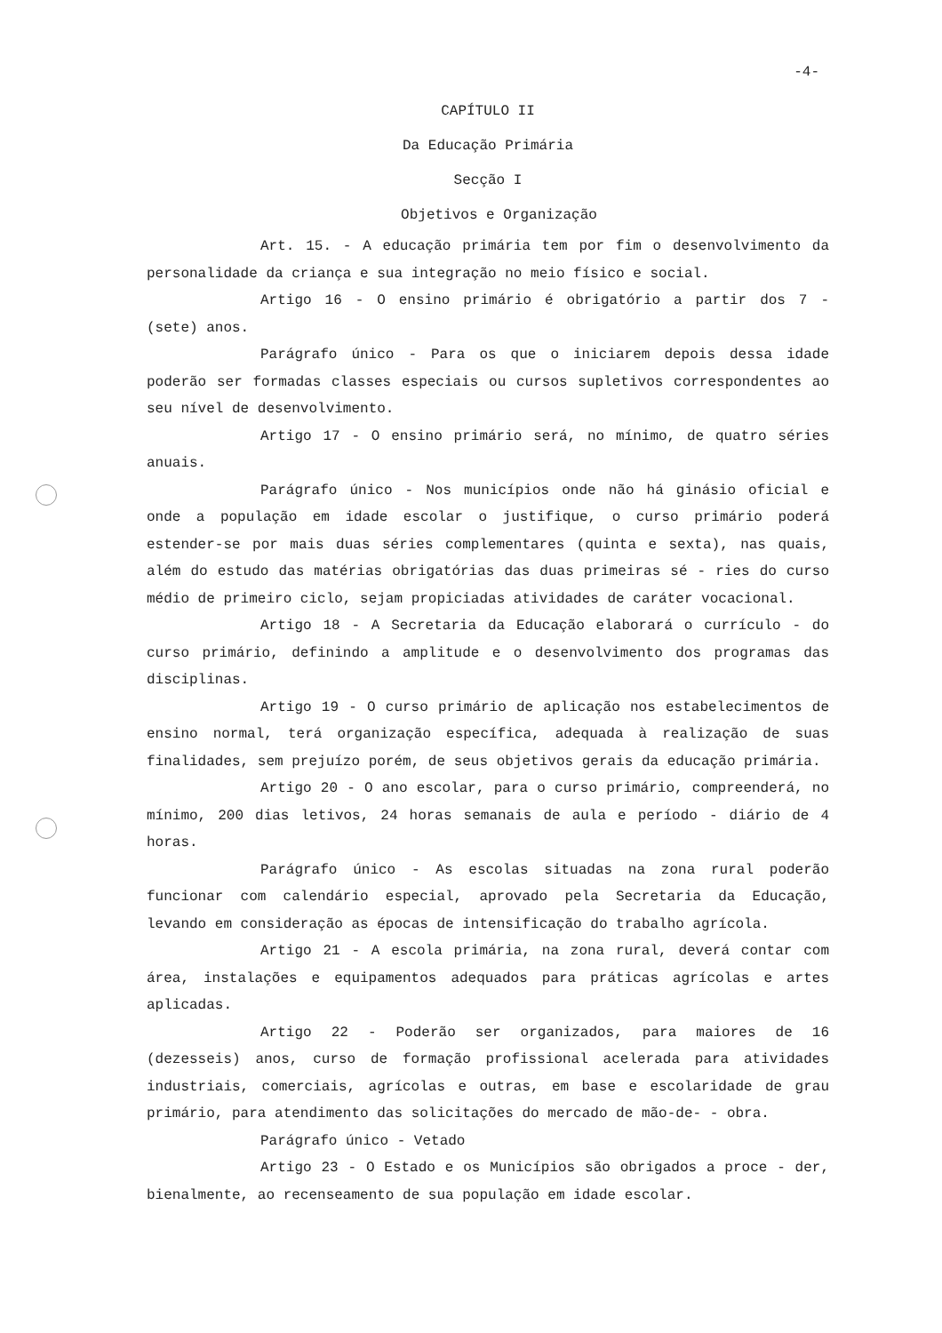-4-
CAPÍTULO II
Da Educação Primária
Secção I
Objetivos e Organização
Art. 15. - A educação primária tem por fim o desenvolvimento da personalidade da criança e sua integração no meio físico e social.
Artigo 16 - O ensino primário é obrigatório a partir dos 7 - (sete) anos.
Parágrafo único - Para os que o iniciarem depois dessa idade poderão ser formadas classes especiais ou cursos supletivos correspondentes ao seu nível de desenvolvimento.
Artigo 17 - O ensino primário será, no mínimo, de quatro séries anuais.
Parágrafo único - Nos municípios onde não há ginásio oficial e onde a população em idade escolar o justifique, o curso primário poderá estender-se por mais duas séries complementares (quinta e sexta), nas quais, além do estudo das matérias obrigatórias das duas primeiras sé - ries do curso médio de primeiro ciclo, sejam propiciadas atividades de caráter vocacional.
Artigo 18 - A Secretaria da Educação elaborará o currículo - do curso primário, definindo a amplitude e o desenvolvimento dos programas das disciplinas.
Artigo 19 - O curso primário de aplicação nos estabelecimentos de ensino normal, terá organização específica, adequada à realização de suas finalidades, sem prejuízo porém, de seus objetivos gerais da educação primária.
Artigo 20 - O ano escolar, para o curso primário, compreenderá, no mínimo, 200 dias letivos, 24 horas semanais de aula e período - diário de 4 horas.
Parágrafo único - As escolas situadas na zona rural poderão funcionar com calendário especial, aprovado pela Secretaria da Educação, levando em consideração as épocas de intensificação do trabalho agrícola.
Artigo 21 - A escola primária, na zona rural, deverá contar com área, instalações e equipamentos adequados para práticas agrícolas e artes aplicadas.
Artigo 22 - Poderão ser organizados, para maiores de 16 (dezesseis) anos, curso de formação profissional acelerada para atividades industriais, comerciais, agrícolas e outras, em base e escolaridade de grau primário, para atendimento das solicitações do mercado de mão-de- - obra.
Parágrafo único - Vetado
Artigo 23 - O Estado e os Municípios são obrigados a proce - der, bienalmente, ao recenseamento de sua população em idade escolar.